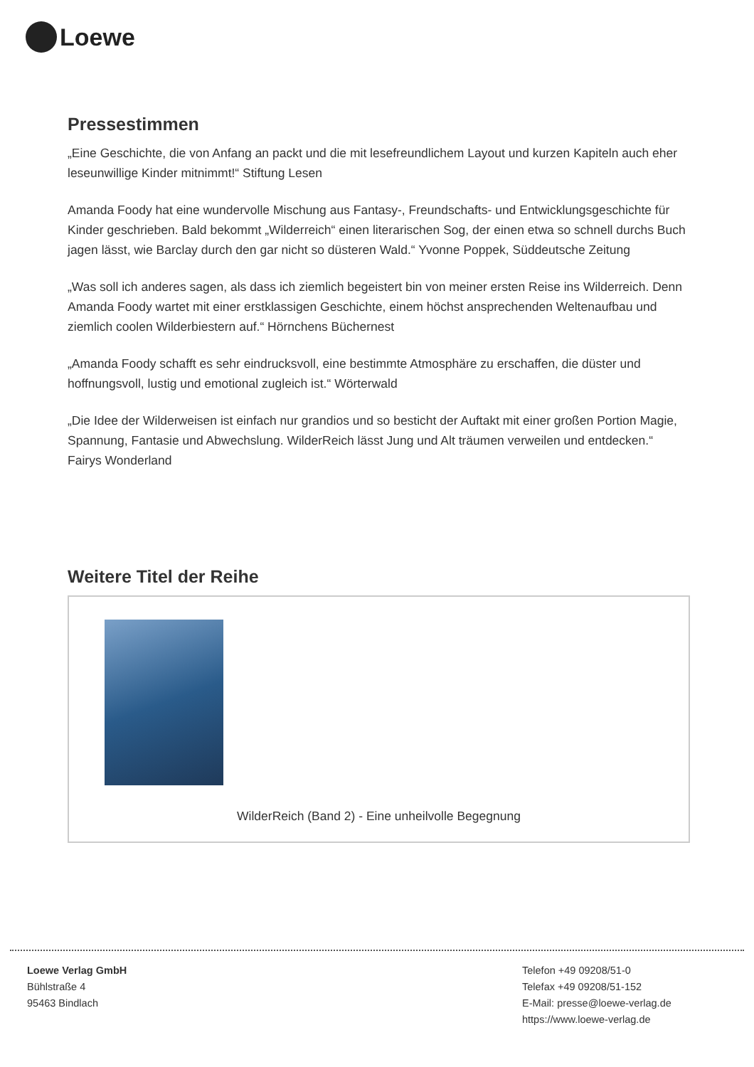Loewe
Pressestimmen
„Eine Geschichte, die von Anfang an packt und die mit lesefreundlichem Layout und kurzen Kapiteln auch eher leseunwillige Kinder mitnimmt!“ Stiftung Lesen
Amanda Foody hat eine wundervolle Mischung aus Fantasy-, Freundschafts- und Entwicklungsgeschichte für Kinder geschrieben. Bald bekommt „Wilderreich“ einen literarischen Sog, der einen etwa so schnell durchs Buch jagen lässt, wie Barclay durch den gar nicht so düsteren Wald.“ Yvonne Poppek, Süddeutsche Zeitung
„Was soll ich anderes sagen, als dass ich ziemlich begeistert bin von meiner ersten Reise ins Wilderreich. Denn Amanda Foody wartet mit einer erstklassigen Geschichte, einem höchst ansprechenden Weltenaufbau und ziemlich coolen Wilderbiestern auf.“ Hörnchens Büchernest
„Amanda Foody schafft es sehr eindrucksvoll, eine bestimmte Atmosphäre zu erschaffen, die düster und hoffnungsvoll, lustig und emotional zugleich ist.“ Wörterwald
„Die Idee der Wilderweisen ist einfach nur grandios und so besticht der Auftakt mit einer großen Portion Magie, Spannung, Fantasie und Abwechslung. WilderReich lässt Jung und Alt träumen verweilen und entdecken.“ Fairys Wonderland
Weitere Titel der Reihe
WilderReich (Band 2) - Eine unheilvolle Begegnung
Loewe Verlag GmbH
Bühlstraße 4
95463 Bindlach
Telefon +49 09208/51-0
Telefax +49 09208/51-152
E-Mail: presse@loewe-verlag.de
https://www.loewe-verlag.de